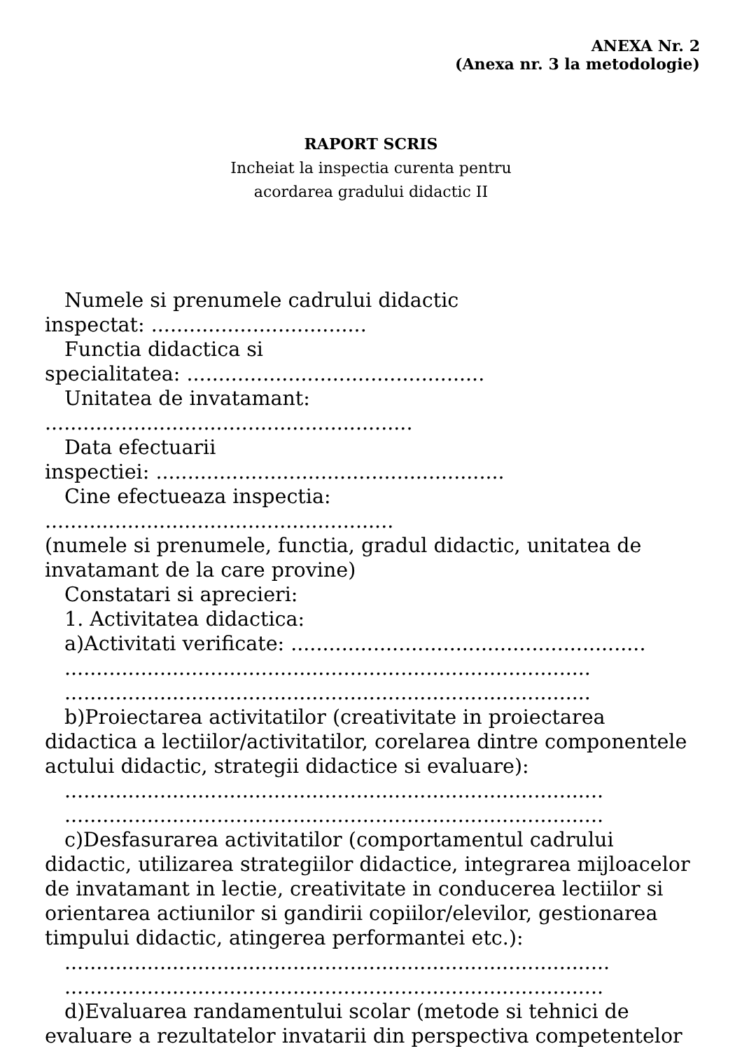ANEXA Nr. 2
(Anexa nr. 3 la metodologie)
RAPORT SCRIS
Incheiat la inspectia curenta pentru
acordarea gradului didactic II
Numele si prenumele cadrului didactic
inspectat: ..................................
Functia didactica si
specialitatea: ...............................................
Unitatea de invatamant:
..........................................................
Data efectuarii
inspectiei: .......................................................
Cine efectueaza inspectia:
.......................................................
(numele si prenumele, functia, gradul didactic, unitatea de invatamant de la care provine)
Constatari si aprecieri:
1. Activitatea didactica:
a)Activitati verificate: ........................................................
...................................................................................
...................................................................................
b)Proiectarea activitatilor (creativitate in proiectarea didactica a lectiilor/activitatilor, corelarea dintre componentele actului didactic, strategii didactice si evaluare):
.....................................................................................
.....................................................................................
c)Desfasurarea activitatilor (comportamentul cadrului didactic, utilizarea strategiilor didactice, integrarea mijloacelor de invatamant in lectie, creativitate in conducerea lectiilor si orientarea actiunilor si gandirii copiilor/elevilor, gestionarea timpului didactic, atingerea performantei etc.):
......................................................................................
.....................................................................................
d)Evaluarea randamentului scolar (metode si tehnici de evaluare a rezultatelor invatarii din perspectiva competentelor